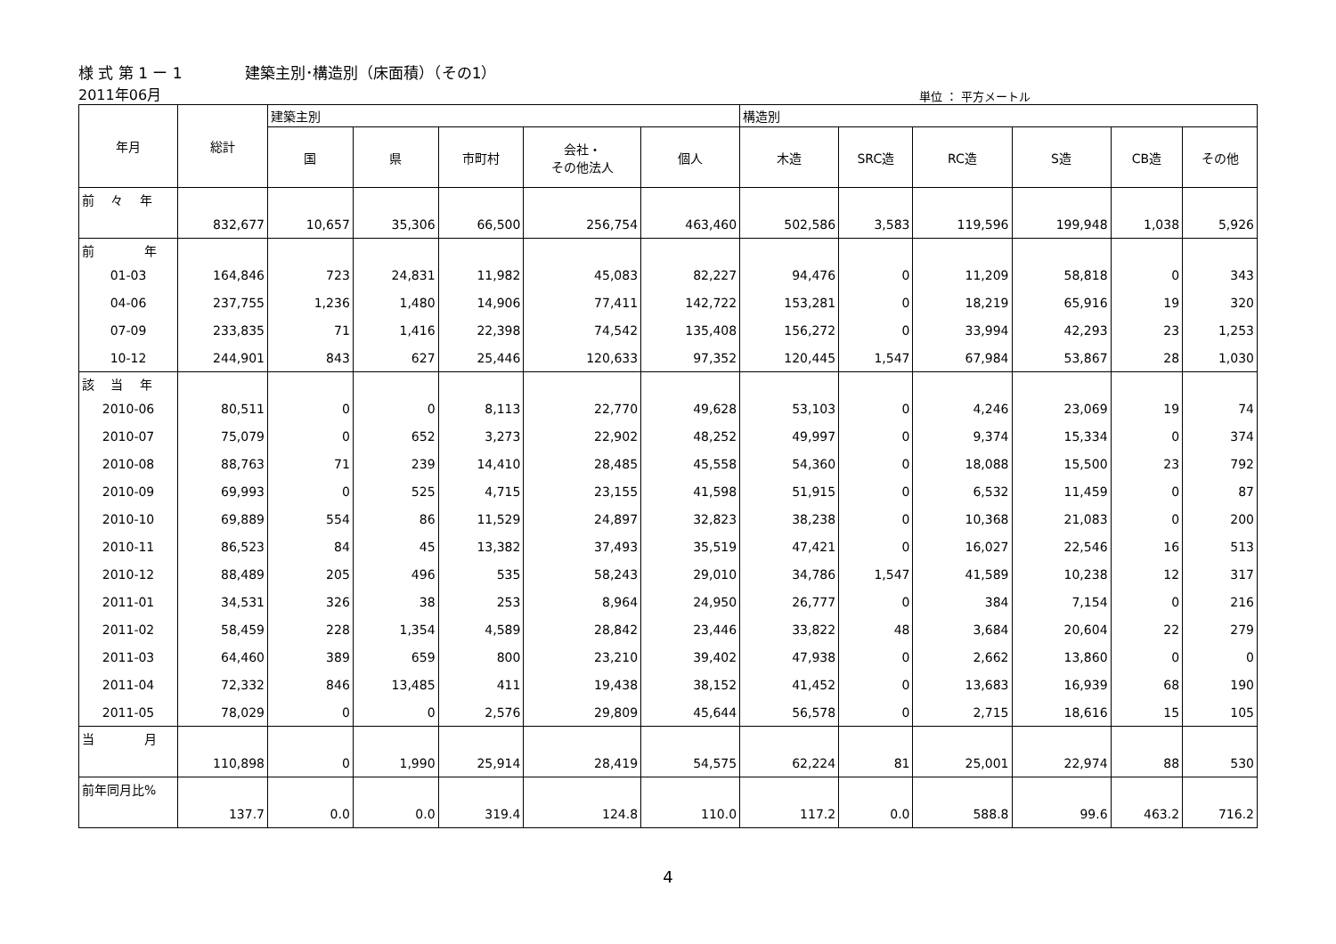様 式 第 1 ー 1 建築主別･構造別（床面積）（その1）
2011年06月
単位 ： 平方メートル
| 年月 | 総計 | 建築主別 | | | | | 構造別 | | | | | |
| --- | --- | --- | --- | --- | --- | --- | --- | --- | --- | --- | --- | --- |
| | | 国 | 県 | 市町村 | 会社・ その他法人 | 個人 | 木造 | SRC造 | RC造 | S造 | CB造 | その他 |
| 前 々 年 | | | | | | | | | | | | |
| | 832,677 | 10,657 | 35,306 | 66,500 | 256,754 | 463,460 | 502,586 | 3,583 | 119,596 | 199,948 | 1,038 | 5,926 |
| 前 年 | | | | | | | | | | | | |
| 01-03 | 164,846 | 723 | 24,831 | 11,982 | 45,083 | 82,227 | 94,476 | 0 | 11,209 | 58,818 | 0 | 343 |
| 04-06 | 237,755 | 1,236 | 1,480 | 14,906 | 77,411 | 142,722 | 153,281 | 0 | 18,219 | 65,916 | 19 | 320 |
| 07-09 | 233,835 | 71 | 1,416 | 22,398 | 74,542 | 135,408 | 156,272 | 0 | 33,994 | 42,293 | 23 | 1,253 |
| 10-12 | 244,901 | 843 | 627 | 25,446 | 120,633 | 97,352 | 120,445 | 1,547 | 67,984 | 53,867 | 28 | 1,030 |
| 該 当 年 | | | | | | | | | | | | |
| 2010-06 | 80,511 | 0 | 0 | 8,113 | 22,770 | 49,628 | 53,103 | 0 | 4,246 | 23,069 | 19 | 74 |
| 2010-07 | 75,079 | 0 | 652 | 3,273 | 22,902 | 48,252 | 49,997 | 0 | 9,374 | 15,334 | 0 | 374 |
| 2010-08 | 88,763 | 71 | 239 | 14,410 | 28,485 | 45,558 | 54,360 | 0 | 18,088 | 15,500 | 23 | 792 |
| 2010-09 | 69,993 | 0 | 525 | 4,715 | 23,155 | 41,598 | 51,915 | 0 | 6,532 | 11,459 | 0 | 87 |
| 2010-10 | 69,889 | 554 | 86 | 11,529 | 24,897 | 32,823 | 38,238 | 0 | 10,368 | 21,083 | 0 | 200 |
| 2010-11 | 86,523 | 84 | 45 | 13,382 | 37,493 | 35,519 | 47,421 | 0 | 16,027 | 22,546 | 16 | 513 |
| 2010-12 | 88,489 | 205 | 496 | 535 | 58,243 | 29,010 | 34,786 | 1,547 | 41,589 | 10,238 | 12 | 317 |
| 2011-01 | 34,531 | 326 | 38 | 253 | 8,964 | 24,950 | 26,777 | 0 | 384 | 7,154 | 0 | 216 |
| 2011-02 | 58,459 | 228 | 1,354 | 4,589 | 28,842 | 23,446 | 33,822 | 48 | 3,684 | 20,604 | 22 | 279 |
| 2011-03 | 64,460 | 389 | 659 | 800 | 23,210 | 39,402 | 47,938 | 0 | 2,662 | 13,860 | 0 | 0 |
| 2011-04 | 72,332 | 846 | 13,485 | 411 | 19,438 | 38,152 | 41,452 | 0 | 13,683 | 16,939 | 68 | 190 |
| 2011-05 | 78,029 | 0 | 0 | 2,576 | 29,809 | 45,644 | 56,578 | 0 | 2,715 | 18,616 | 15 | 105 |
| 当 月 | | | | | | | | | | | | |
| | 110,898 | 0 | 1,990 | 25,914 | 28,419 | 54,575 | 62,224 | 81 | 25,001 | 22,974 | 88 | 530 |
| 前年同月比% | | | | | | | | | | | | |
| | 137.7 | 0.0 | 0.0 | 319.4 | 124.8 | 110.0 | 117.2 | 0.0 | 588.8 | 99.6 | 463.2 | 716.2 |
4